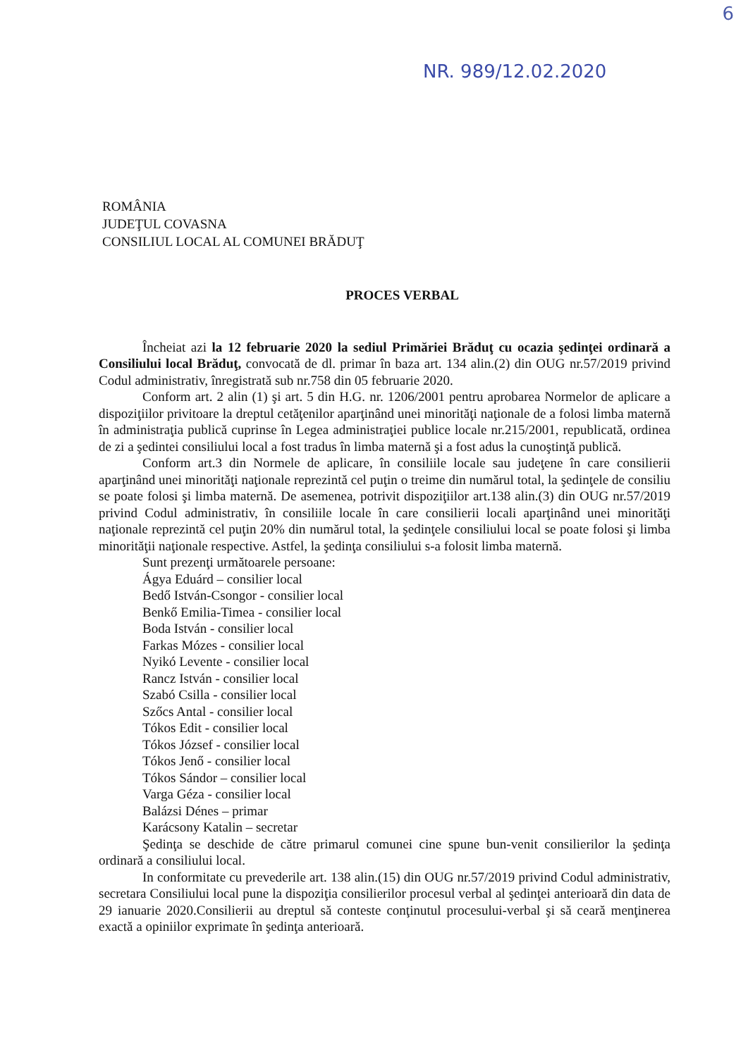6
NR. 989/12.02.2020
ROMÂNIA
JUDEŢUL COVASNA
CONSILIUL LOCAL AL COMUNEI BRĂDUŢ
PROCES VERBAL
Încheiat azi la 12 februarie 2020 la sediul Primăriei Brăduţ cu ocazia şedinţei ordinară a Consiliului local Brăduţ, convocată de dl. primar în baza art. 134 alin.(2) din OUG nr.57/2019 privind Codul administrativ, înregistrată sub nr.758 din 05 februarie 2020.
Conform art. 2 alin (1) şi art. 5 din H.G. nr. 1206/2001 pentru aprobarea Normelor de aplicare a dispoziţiilor privitoare la dreptul cetăţenilor aparţinând unei minorităţi naţionale de a folosi limba maternă în administraţia publică cuprinse în Legea administraţiei publice locale nr.215/2001, republicată, ordinea de zi a şedintei consiliului local a fost tradus în limba maternă şi a fost adus la cunoştinţă publică.
Conform art.3 din Normele de aplicare, în consiliile locale sau judeţene în care consilierii aparţinând unei minorităţi naţionale reprezintă cel puţin o treime din numărul total, la şedinţele de consiliu se poate folosi şi limba maternă. De asemenea, potrivit dispoziţiilor art.138 alin.(3) din OUG nr.57/2019 privind Codul administrativ, în consiliile locale în care consilierii locali aparţinând unei minorităţi naţionale reprezintă cel puţin 20% din numărul total, la şedinţele consiliului local se poate folosi şi limba minorităţii naţionale respective. Astfel, la şedinţa consiliului s-a folosit limba maternă.
Sunt prezenţi următoarele persoane:
Ágya Eduárd – consilier local
Bedő István-Csongor - consilier local
Benkő Emilia-Timea - consilier local
Boda István - consilier local
Farkas Mózes - consilier local
Nyikó Levente - consilier local
Rancz István - consilier local
Szabó Csilla - consilier local
Szőcs Antal - consilier local
Tókos Edit - consilier local
Tókos József - consilier local
Tókos Jenő - consilier local
Tókos Sándor – consilier local
Varga Géza - consilier local
Balázsi Dénes – primar
Karácsony Katalin – secretar
Şedinţa se deschide de către primarul comunei cine spune bun-venit consilierilor la şedinţa ordinară a consiliului local.
In conformitate cu prevederile art. 138 alin.(15) din OUG nr.57/2019 privind Codul administrativ, secretara Consiliului local pune la dispoziţia consilierilor procesul verbal al şedinţei anterioară din data de 29 ianuarie 2020.Consilierii au dreptul să conteste conţinutul procesului-verbal şi să ceară menţinerea exactă a opiniilor exprimate în şedinţa anterioară.